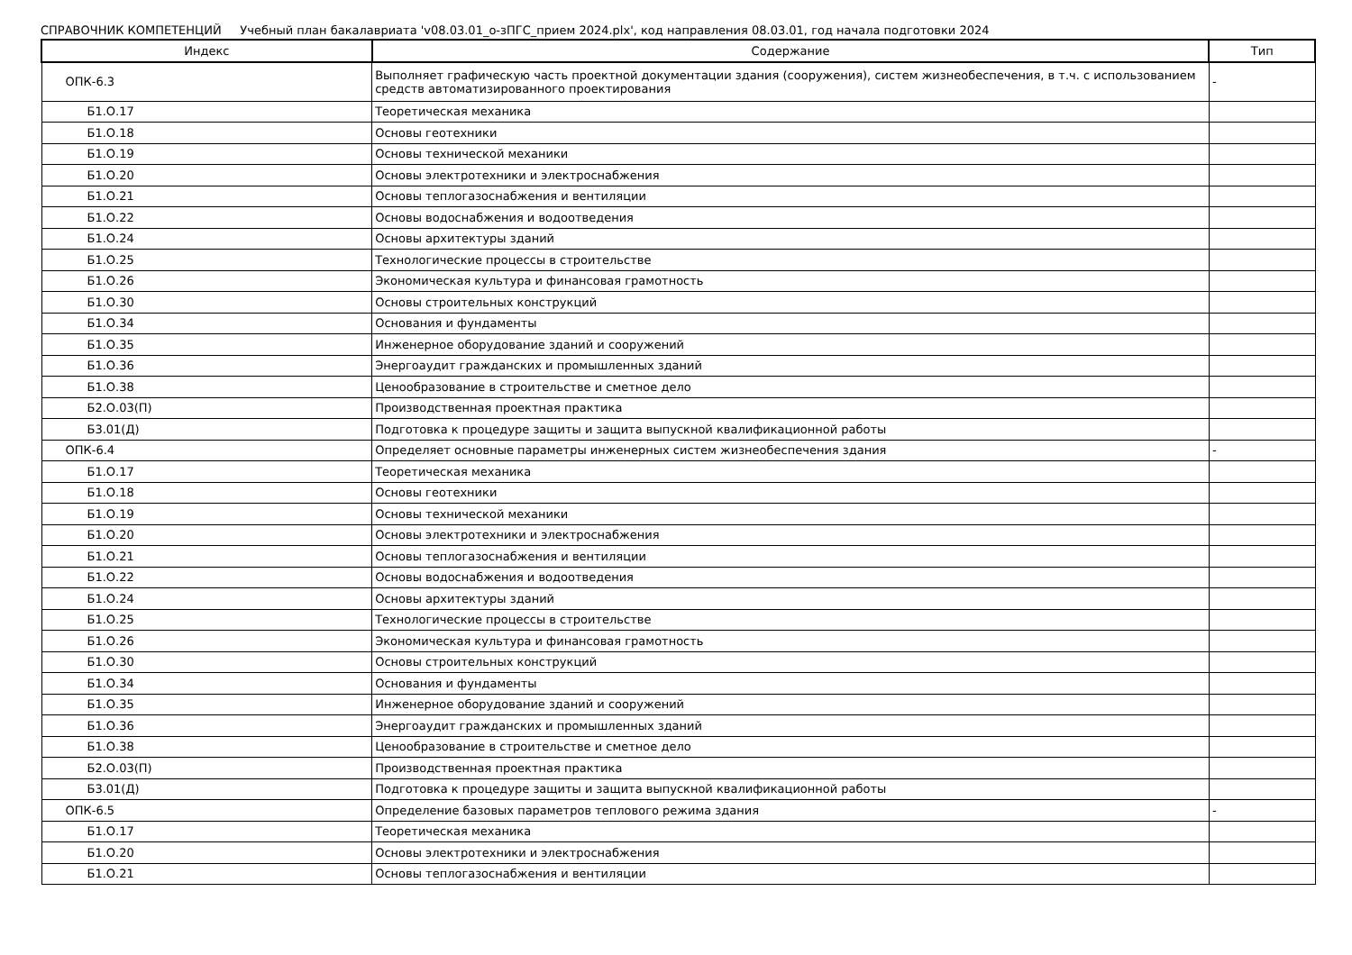СПРАВОЧНИК КОМПЕТЕНЦИЙ Учебный план бакалавриата 'v08.03.01_о-зПГС_прием 2024.plx', код направления 08.03.01, год начала подготовки 2024
| Индекс | Содержание | Тип |
| --- | --- | --- |
| ОПК-6.3 | Выполняет графическую часть проектной документации здания (сооружения), систем жизнеобеспечения, в т.ч. с использованием средств автоматизированного проектирования | - |
| Б1.О.17 | Теоретическая механика | |
| Б1.О.18 | Основы геотехники | |
| Б1.О.19 | Основы технической механики | |
| Б1.О.20 | Основы электротехники и электроснабжения | |
| Б1.О.21 | Основы теплогазоснабжения и вентиляции | |
| Б1.О.22 | Основы водоснабжения и водоотведения | |
| Б1.О.24 | Основы архитектуры зданий | |
| Б1.О.25 | Технологические процессы в строительстве | |
| Б1.О.26 | Экономическая культура и финансовая грамотность | |
| Б1.О.30 | Основы строительных конструкций | |
| Б1.О.34 | Основания и фундаменты | |
| Б1.О.35 | Инженерное оборудование зданий и сооружений | |
| Б1.О.36 | Энергоаудит гражданских и промышленных зданий | |
| Б1.О.38 | Ценообразование в строительстве и сметное дело | |
| Б2.О.03(П) | Производственная проектная практика | |
| Б3.01(Д) | Подготовка к процедуре защиты и защита выпускной квалификационной работы | |
| ОПК-6.4 | Определяет основные параметры инженерных систем жизнеобеспечения здания | - |
| Б1.О.17 | Теоретическая механика | |
| Б1.О.18 | Основы геотехники | |
| Б1.О.19 | Основы технической механики | |
| Б1.О.20 | Основы электротехники и электроснабжения | |
| Б1.О.21 | Основы теплогазоснабжения и вентиляции | |
| Б1.О.22 | Основы водоснабжения и водоотведения | |
| Б1.О.24 | Основы архитектуры зданий | |
| Б1.О.25 | Технологические процессы в строительстве | |
| Б1.О.26 | Экономическая культура и финансовая грамотность | |
| Б1.О.30 | Основы строительных конструкций | |
| Б1.О.34 | Основания и фундаменты | |
| Б1.О.35 | Инженерное оборудование зданий и сооружений | |
| Б1.О.36 | Энергоаудит гражданских и промышленных зданий | |
| Б1.О.38 | Ценообразование в строительстве и сметное дело | |
| Б2.О.03(П) | Производственная проектная практика | |
| Б3.01(Д) | Подготовка к процедуре защиты и защита выпускной квалификационной работы | |
| ОПК-6.5 | Определение базовых параметров теплового режима здания | - |
| Б1.О.17 | Теоретическая механика | |
| Б1.О.20 | Основы электротехники и электроснабжения | |
| Б1.О.21 | Основы теплогазоснабжения и вентиляции | |